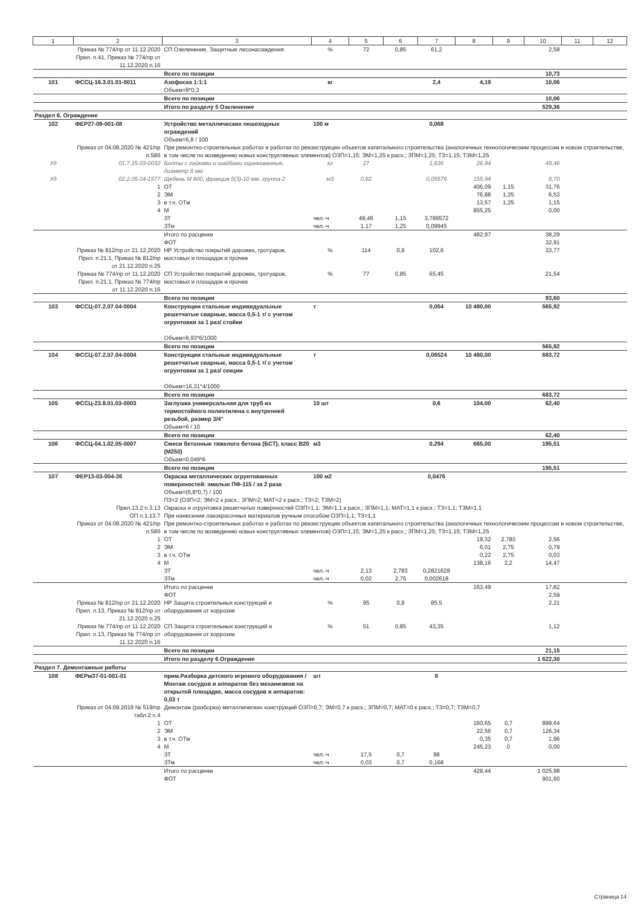| 1 | 2 | 3 | 4 | 5 | 6 | 7 | 8 | 9 | 10 | 11 | 12 |
| --- | --- | --- | --- | --- | --- | --- | --- | --- | --- | --- | --- |
| | Приказ № 774/пр от 11.12.2020 Прил. п.41, Приказ № 774/пр от 11.12.2020 п.16 | СП Озеленение. Защитные лесонасаждения | % | 72 | 0,85 | 61,2 | | | 2,58 | | |
| | | Всего по позиции | | | | | | | 10,73 | | |
| 101 | ФССЦ-16.3.01.01-0011 | Азофоска 1:1:1 Объем=8*0,3 | кг | | | 2,4 | 4,19 | | 10,06 | | |
| | | Всего по позиции | | | | | | | 10,06 | | |
| | | Итого по разделу 5 Озеленение | | | | | | | 529,36 | | |
| Раздел 6. Ограждение | | | | | | | | | | | |
| 102 | ФЕР27-09-001-08 | Устройство металлических пешеходных ограждений Объем=6,8 / 100 | 100 м | | | 0,068 | | | | | |
| | Приказ от 04.08.2020 № 421/пр п.58б | При ремонтно-строительных работах и работах по реконструкции объектов капитального строительства (аналогичных технологическим процессам в новом строительстве, в том числе по возведению новых конструктивных элементов) ОЗП=1,15; ЭМ=1,25 к расх.; ЗПМ=1,25; ТЗ=1,15; ТЗМ=1,25 | | | | | | | | | |
| Уд | 01.7.15.03-0032 | Болты с гайками и шайбами оцинкованные, диаметр 8 мм | кг | 27 | | 1,836 | 26,94 | | 49,46 | | |
| Уд | 02.2.05.04-1577 | Щебень М 800, фракция 5(3)-10 мм, группа 2 | м3 | 0,82 | | 0,05576 | 155,94 | | 8,70 | | |
| | 1 | ОТ | | | | | 406,09 | 1,15 | 31,76 | | |
| | 2 | ЭМ | | | | | 76,88 | 1,25 | 6,53 | | |
| | 3 | в т.ч. ОТм | | | | | 13,57 | 1,25 | 1,15 | | |
| | 4 | М | | | | | 855,25 | | 0,00 | | |
| | | ЗТ | чел.-ч | 48,46 | 1,15 | 3,789572 | | | | | |
| | | ЗТм | чел.-ч | 1,17 | 1,25 | 0,09945 | | | | | |
| | | Итого по расценке | | | | | 482,97 | | 38,29 | | |
| | | ФОТ | | | | | | | 32,91 | | |
| | Приказ № 812/пр от 21.12.2020 Прил. п.21.1, Приказ № 812/пр от 21.12.2020 п.25 | НР Устройство покрытий дорожек, тротуаров, мостовых и площадок и прочее | % | 114 | 0,9 | 102,6 | | | 33,77 | | |
| | Приказ № 774/пр от 11.12.2020 Прил. п.21.1, Приказ № 774/пр от 11.12.2020 п.16 | СП Устройство покрытий дорожек, тротуаров, мостовых и площадок и прочее | % | 77 | 0,85 | 65,45 | | | 21,54 | | |
| | | Всего по позиции | | | | | | | 93,60 | | |
| 103 | ФССЦ-07.2.07.04-0004 | Конструкции стальные индивидуальные решетчатые сварные, масса 0,5-1 т/ с учетом огрунтовки за 1 раз/ стойки Объем=8,93*6/1000 | т | | | 0,054 | 10 480,00 | | 565,92 | | |
| | | Всего по позиции | | | | | | | 565,92 | | |
| 104 | ФССЦ-07.2.07.04-0004 | Конструкции стальные индивидуальные решетчатые сварные, масса 0,5-1 т/ с учетом огрунтовки за 1 раз/ секции Объем=16,31*4/1000 | т | | | 0,06524 | 10 480,00 | | 683,72 | | |
| | | Всего по позиции | | | | | | | 683,72 | | |
| 105 | ФССЦ-23.8.01.03-0003 | Заглушка универсальная для труб из термостойкого полиэтилена с внутренней резьбой, размер 3/4" Объем=6 / 10 | 10 шт | | | 0,6 | 104,00 | | 62,40 | | |
| | | Всего по позиции | | | | | | | 62,40 | | |
| 106 | ФССЦ-04.1.02.05-0007 | Смеси бетонные тяжелого бетона (БСТ), класс В20 (М250) Объем=0,049*6 | м3 | | | 0,294 | 665,00 | | 195,51 | | |
| | | Всего по позиции | | | | | | | 195,51 | | |
| 107 | ФЕР13-03-004-26 | Окраска металлических огрунтованных поверхностей: эмалью ПФ-115 / за 2 раза Объем=(6,8*0,7) / 100 | 100 м2 | | | 0,0476 | | | | | |
| | | ПЗ=2 (ОЗП=2; ЭМ=2 к расх.; ЗПМ=2; МАТ=2 к расх.; ТЗ=2; ТЗМ=2) | | | | | | | | | |
| | Прил.13.2 п.3.13 | Окраска и огрунтовка решетчатых поверхностей ОЗП=1,1; ЭМ=1,1 к расх.; ЗПМ=1,1; МАТ=1,1 к расх.; ТЗ=1,1; ТЗМ=1,1 | | | | | | | | | |
| | ОП п.1.13.7 | При нанесении лакокрасочных материалов ручным способом ОЗП=1,1; ТЗ=1,1 | | | | | | | | | |
| | Приказ от 04.08.2020 № 421/пр п.58б | При ремонтно-строительных работах и работах по реконструкции объектов капитального строительства (аналогичных технологическим процессам в новом строительстве, в том числе по возведению новых конструктивных элементов) ОЗП=1,15; ЭМ=1,25 к расх.; ЗПМ=1,25; ТЗ=1,15; ТЗМ=1,25 | | | | | | | | | |
| | 1 | ОТ | | | | | 19,32 | 2,783 | 2,56 | | |
| | 2 | ЭМ | | | | | 6,01 | 2,75 | 0,79 | | |
| | 3 | в т.ч. ОТм | | | | | 0,22 | 2,75 | 0,03 | | |
| | 4 | М | | | | | 138,16 | 2,2 | 14,47 | | |
| | | ЗТ | чел.-ч | 2,13 | 2,783 | 0,2821628 | | | | | |
| | | ЗТм | чел.-ч | 0,02 | 2,75 | 0,002618 | | | | | |
| | | Итого по расценке | | | | | 163,49 | | 17,82 | | |
| | | ФОТ | | | | | | | 2,59 | | |
| | Приказ № 812/пр от 21.12.2020 Прил. п.13, Приказ № 812/пр от 21.12.2020 п.25 | НР Защита строительных конструкций и оборудования от коррозии | % | 95 | 0,9 | 85,5 | | | 2,21 | | |
| | Приказ № 774/пр от 11.12.2020 Прил. п.13, Приказ № 774/пр от 11.12.2020 п.16 | СП Защита строительных конструкций и оборудования от коррозии | % | 51 | 0,85 | 43,35 | | | 1,12 | | |
| | | Всего по позиции | | | | | | | 21,15 | | |
| | | Итого по разделу 6 Ограждение | | | | | | | 1 622,30 | | |
| Раздел 7. Демонтажные работы | | | | | | | | | | | |
| 108 | ФЕРм37-01-001-01 | прим.Разборка детского игрового оборудования / Монтаж сосудов и аппаратов без механизмов на открытой площадке, масса сосудов и аппаратов: 0,03 т | шт | | | 8 | | | | | |
| | Приказ от 04.09.2019 № 519/пр табл.2 п.4 | Демонтаж (разборка) металлических конструкций ОЗП=0,7; ЭМ=0,7 к расх.; ЗПМ=0,7; МАТ=0 к расх.; ТЗ=0,7; ТЗМ=0,7 | | | | | | | | | |
| | 1 | ОТ | | | | | 160,65 | 0,7 | 899,64 | | |
| | 2 | ЭМ | | | | | 22,56 | 0,7 | 126,34 | | |
| | 3 | в т.ч. ОТм | | | | | 0,35 | 0,7 | 1,96 | | |
| | 4 | М | | | | | 245,23 | 0 | 0,00 | | |
| | | ЗТ | чел.-ч | 17,5 | 0,7 | 98 | | | | | |
| | | ЗТм | чел.-ч | 0,03 | 0,7 | 0,168 | | | | | |
| | | Итого по расценке | | | | | 428,44 | | 1 025,98 | | |
| | | ФОТ | | | | | | | 901,60 | | |
Страница 14